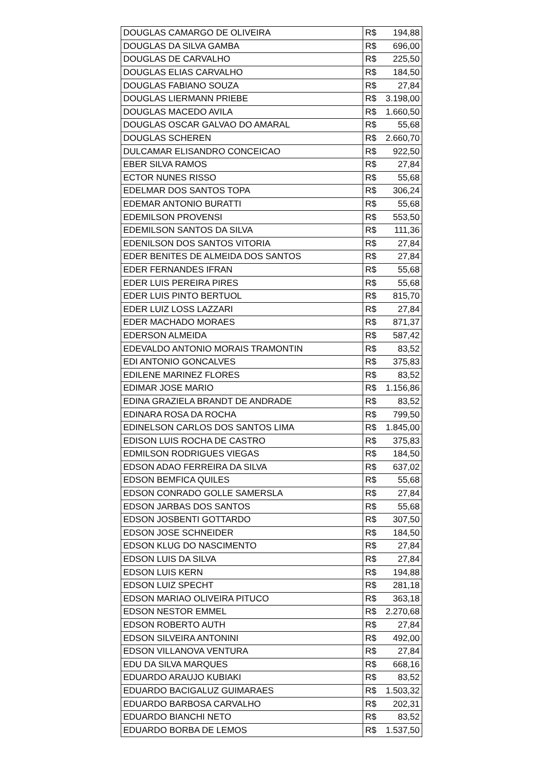| DOUGLAS CAMARGO DE OLIVEIRA | R$ 194,88 |
| DOUGLAS DA SILVA GAMBA | R$ 696,00 |
| DOUGLAS DE CARVALHO | R$ 225,50 |
| DOUGLAS ELIAS CARVALHO | R$ 184,50 |
| DOUGLAS FABIANO SOUZA | R$ 27,84 |
| DOUGLAS LIERMANN PRIEBE | R$ 3.198,00 |
| DOUGLAS MACEDO AVILA | R$ 1.660,50 |
| DOUGLAS OSCAR GALVAO DO AMARAL | R$ 55,68 |
| DOUGLAS SCHEREN | R$ 2.660,70 |
| DULCAMAR ELISANDRO CONCEICAO | R$ 922,50 |
| EBER SILVA RAMOS | R$ 27,84 |
| ECTOR NUNES RISSO | R$ 55,68 |
| EDELMAR DOS SANTOS TOPA | R$ 306,24 |
| EDEMAR ANTONIO BURATTI | R$ 55,68 |
| EDEMILSON PROVENSI | R$ 553,50 |
| EDEMILSON SANTOS DA SILVA | R$ 111,36 |
| EDENILSON DOS SANTOS VITORIA | R$ 27,84 |
| EDER BENITES DE ALMEIDA DOS SANTOS | R$ 27,84 |
| EDER FERNANDES IFRAN | R$ 55,68 |
| EDER LUIS PEREIRA PIRES | R$ 55,68 |
| EDER LUIS PINTO BERTUOL | R$ 815,70 |
| EDER LUIZ LOSS LAZZARI | R$ 27,84 |
| EDER MACHADO MORAES | R$ 871,37 |
| EDERSON ALMEIDA | R$ 587,42 |
| EDEVALDO ANTONIO MORAIS TRAMONTIN | R$ 83,52 |
| EDI ANTONIO GONCALVES | R$ 375,83 |
| EDILENE MARINEZ FLORES | R$ 83,52 |
| EDIMAR JOSE MARIO | R$ 1.156,86 |
| EDINA GRAZIELA BRANDT DE ANDRADE | R$ 83,52 |
| EDINARA ROSA DA ROCHA | R$ 799,50 |
| EDINELSON CARLOS DOS SANTOS LIMA | R$ 1.845,00 |
| EDISON LUIS ROCHA DE CASTRO | R$ 375,83 |
| EDMILSON RODRIGUES VIEGAS | R$ 184,50 |
| EDSON ADAO FERREIRA DA SILVA | R$ 637,02 |
| EDSON BEMFICA QUILES | R$ 55,68 |
| EDSON CONRADO GOLLE SAMERSLA | R$ 27,84 |
| EDSON JARBAS DOS SANTOS | R$ 55,68 |
| EDSON JOSBENTI GOTTARDO | R$ 307,50 |
| EDSON JOSE SCHNEIDER | R$ 184,50 |
| EDSON KLUG DO NASCIMENTO | R$ 27,84 |
| EDSON LUIS DA SILVA | R$ 27,84 |
| EDSON LUIS KERN | R$ 194,88 |
| EDSON LUIZ SPECHT | R$ 281,18 |
| EDSON MARIAO OLIVEIRA PITUCO | R$ 363,18 |
| EDSON NESTOR EMMEL | R$ 2.270,68 |
| EDSON ROBERTO AUTH | R$ 27,84 |
| EDSON SILVEIRA ANTONINI | R$ 492,00 |
| EDSON VILLANOVA VENTURA | R$ 27,84 |
| EDU DA SILVA MARQUES | R$ 668,16 |
| EDUARDO ARAUJO KUBIAKI | R$ 83,52 |
| EDUARDO BACIGALUZ GUIMARAES | R$ 1.503,32 |
| EDUARDO BARBOSA CARVALHO | R$ 202,31 |
| EDUARDO BIANCHI NETO | R$ 83,52 |
| EDUARDO BORBA DE LEMOS | R$ 1.537,50 |